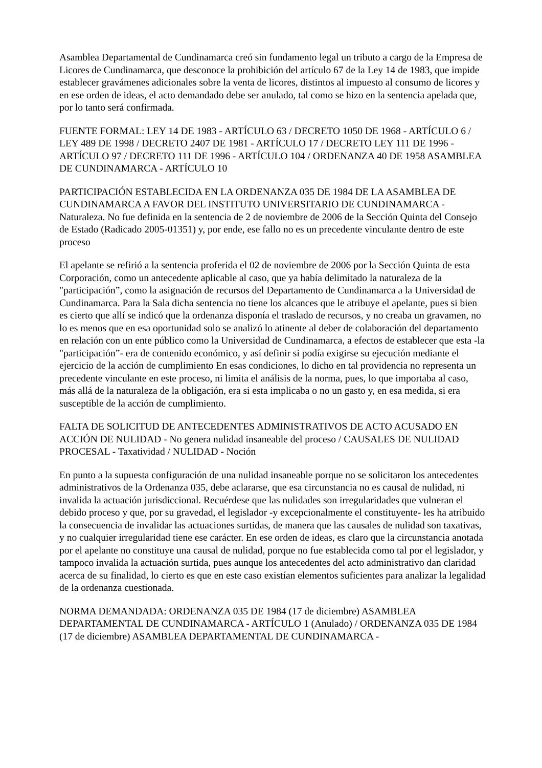Asamblea Departamental de Cundinamarca creó sin fundamento legal un tributo a cargo de la Empresa de Licores de Cundinamarca, que desconoce la prohibición del artículo 67 de la Ley 14 de 1983, que impide establecer gravámenes adicionales sobre la venta de licores, distintos al impuesto al consumo de licores y en ese orden de ideas, el acto demandado debe ser anulado, tal como se hizo en la sentencia apelada que, por lo tanto será confirmada.
FUENTE FORMAL: LEY 14 DE 1983 - ARTÍCULO 63 / DECRETO 1050 DE 1968 - ARTÍCULO 6 / LEY 489 DE 1998 / DECRETO 2407 DE 1981 - ARTÍCULO 17 / DECRETO LEY 111 DE 1996 - ARTÍCULO 97 / DECRETO 111 DE 1996 - ARTÍCULO 104 / ORDENANZA 40 DE 1958 ASAMBLEA DE CUNDINAMARCA - ARTÍCULO 10
PARTICIPACIÓN ESTABLECIDA EN LA ORDENANZA 035 DE 1984 DE LA ASAMBLEA DE CUNDINAMARCA A FAVOR DEL INSTITUTO UNIVERSITARIO DE CUNDINAMARCA - Naturaleza. No fue definida en la sentencia de 2 de noviembre de 2006 de la Sección Quinta del Consejo de Estado (Radicado 2005-01351) y, por ende, ese fallo no es un precedente vinculante dentro de este proceso
El apelante se refirió a la sentencia proferida el 02 de noviembre de 2006 por la Sección Quinta de esta Corporación, como un antecedente aplicable al caso, que ya había delimitado la naturaleza de la "participación”, como la asignación de recursos del Departamento de Cundinamarca a la Universidad de Cundinamarca. Para la Sala dicha sentencia no tiene los alcances que le atribuye el apelante, pues si bien es cierto que allí se indicó que la ordenanza disponía el traslado de recursos, y no creaba un gravamen, no lo es menos que en esa oportunidad solo se analizó lo atinente al deber de colaboración del departamento en relación con un ente público como la Universidad de Cundinamarca, a efectos de establecer que esta -la "participación”- era de contenido económico, y así definir si podía exigirse su ejecución mediante el ejercicio de la acción de cumplimiento En esas condiciones, lo dicho en tal providencia no representa un precedente vinculante en este proceso, ni limita el análisis de la norma, pues, lo que importaba al caso, más allá de la naturaleza de la obligación, era si esta implicaba o no un gasto y, en esa medida, si era susceptible de la acción de cumplimiento.
FALTA DE SOLICITUD DE ANTECEDENTES ADMINISTRATIVOS DE ACTO ACUSADO EN ACCIÓN DE NULIDAD - No genera nulidad insaneable del proceso / CAUSALES DE NULIDAD PROCESAL - Taxatividad / NULIDAD - Noción
En punto a la supuesta configuración de una nulidad insaneable porque no se solicitaron los antecedentes administrativos de la Ordenanza 035, debe aclararse, que esa circunstancia no es causal de nulidad, ni invalida la actuación jurisdiccional. Recuérdese que las nulidades son irregularidades que vulneran el debido proceso y que, por su gravedad, el legislador -y excepcionalmente el constituyente- les ha atribuido la consecuencia de invalidar las actuaciones surtidas, de manera que las causales de nulidad son taxativas, y no cualquier irregularidad tiene ese carácter. En ese orden de ideas, es claro que la circunstancia anotada por el apelante no constituye una causal de nulidad, porque no fue establecida como tal por el legislador, y tampoco invalida la actuación surtida, pues aunque los antecedentes del acto administrativo dan claridad acerca de su finalidad, lo cierto es que en este caso existían elementos suficientes para analizar la legalidad de la ordenanza cuestionada.
NORMA DEMANDADA: ORDENANZA 035 DE 1984 (17 de diciembre) ASAMBLEA DEPARTAMENTAL DE CUNDINAMARCA - ARTÍCULO 1 (Anulado) / ORDENANZA 035 DE 1984 (17 de diciembre) ASAMBLEA DEPARTAMENTAL DE CUNDINAMARCA -